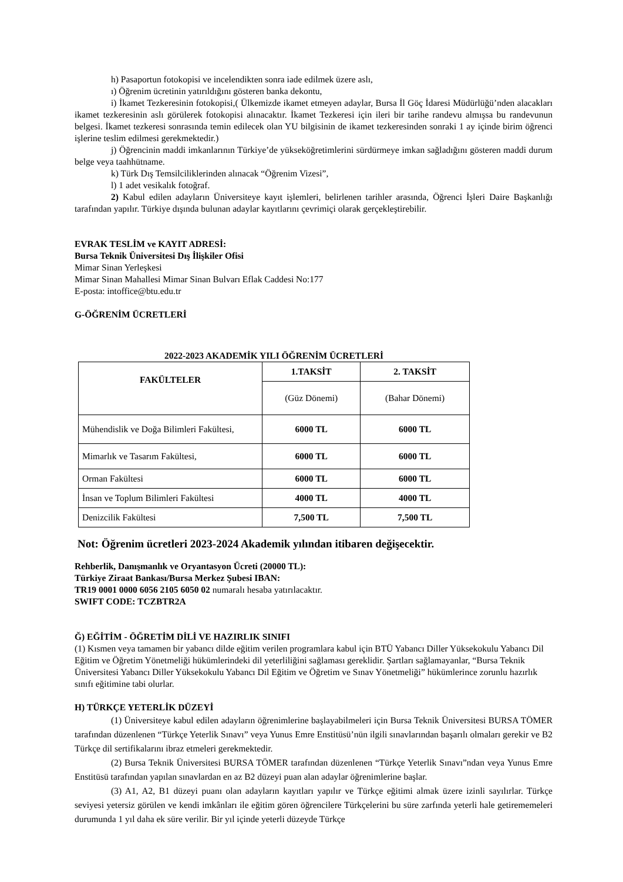h) Pasaportun fotokopisi ve incelendikten sonra iade edilmek üzere aslı,
ı) Öğrenim ücretinin yatırıldığını gösteren banka dekontu,
i) İkamet Tezkeresinin fotokopisi,( Ülkemizde ikamet etmeyen adaylar, Bursa İl Göç İdaresi Müdürlüğü’nden alacakları ikamet tezkeresinin aslı görülerek fotokopisi alınacaktır. İkamet Tezkeresi için ileri bir tarihe randevu almışsa bu randevunun belgesi. İkamet tezkeresi sonrasında temin edilecek olan YU bilgisinin de ikamet tezkeresinden sonraki 1 ay içinde birim öğrenci işlerine teslim edilmesi gerekmektedir.)
j) Öğrencinin maddi imkanlarının Türkiye’de yükseköğretimlerini sürdürmeye imkan sağladığını gösteren maddi durum belge veya taahhütname.
k) Türk Dış Temsilciliklerinden alınacak “Öğrenim Vizesi”,
l) 1 adet vesikalık fotoğraf.
2) Kabul edilen adayların Üniversiteye kayıt işlemleri, belirlenen tarihler arasında, Öğrenci İşleri Daire Başkanlığı tarafından yapılır. Türkiye dışında bulunan adaylar kayıtlarını çevrimiçi olarak gerçekleştirebilir.
EVRAK TESLİM ve KAYIT ADRESİ:
Bursa Teknik Üniversitesi Dış İlişkiler Ofisi
Mimar Sinan Yerleşkesi
Mimar Sinan Mahallesi Mimar Sinan Bulvarı Eflak Caddesi No:177
E-posta: intoffice@btu.edu.tr
G-ÖĞRENİM ÜCRETLERİ
2022-2023 AKADEMİK YILI ÖĞRENİM ÜCRETLERİ
| FAKÜLTELER | 1.TAKSİT | 2. TAKSİT |
| --- | --- | --- |
| | (Güz Dönemi) | (Bahar Dönemi) |
| Mühendislik ve Doğa Bilimleri Fakültesi, | 6000 TL | 6000 TL |
| Mimarlık ve Tasarım Fakültesi, | 6000 TL | 6000 TL |
| Orman Fakültesi | 6000 TL | 6000 TL |
| İnsan ve Toplum Bilimleri Fakültesi | 4000 TL | 4000 TL |
| Denizcilik Fakültesi | 7,500 TL | 7,500 TL |
Not: Öğrenim ücretleri 2023-2024 Akademik yılından itibaren değişecektir.
Rehberlik, Danışmanlık ve Oryantasyon Ücreti (20000 TL):
Türkiye Ziraat Bankası/Bursa Merkez Şubesi IBAN:
TR19 0001 0000 6056 2105 6050 02 numaralı hesaba yatırılacaktır.
SWIFT CODE: TCZBTR2A
Ğ) EĞİTİM - ÖĞRETİM DİLİ VE HAZIRLIK SINIFI
(1) Kısmen veya tamamen bir yabancı dilde eğitim verilen programlara kabul için BTÜ Yabancı Diller Yüksekokulu Yabancı Dil Eğitim ve Öğretim Yönetmeliği hükümlerindeki dil yeterliliğini sağlaması gereklidir. Şartları sağlamayanlar, “Bursa Teknik Üniversitesi Yabancı Diller Yüksekokulu Yabancı Dil Eğitim ve Öğretim ve Sınav Yönetmeliği” hükümlerince zorunlu hazırlık sınıfı eğitimine tabi olurlar.
H) TÜRKÇE YETERLİK DÜZEYİ
(1) Üniversiteye kabul edilen adayların öğrenimlerine başlayabilmeleri için Bursa Teknik Üniversitesi BURSA TÖMER tarafından düzenlenen “Türkçe Yeterlik Sınavı” veya Yunus Emre Enstitüsü’nün ilgili sınavlarından başarılı olmaları gerekir ve B2 Türkçe dil sertifikalarını ibraz etmeleri gerekmektedir.
(2) Bursa Teknik Üniversitesi BURSA TÖMER tarafından düzenlenen “Türkçe Yeterlik Sınavı”ndan veya Yunus Emre Enstitüsü tarafından yapılan sınavlardan en az B2 düzeyi puan alan adaylar öğrenimlerine başlar.
(3) A1, A2, B1 düzeyi puanı olan adayların kayıtları yapılır ve Türkçe eğitimi almak üzere izinli sayılırlar. Türkçe seviyesi yetersiz görülen ve kendi imkânları ile eğitim gören öğrencilere Türkçelerini bu süre zarfında yeterli hale getirememeleri durumunda 1 yıl daha ek süre verilir. Bir yıl içinde yeterli düzeyde Türkçe